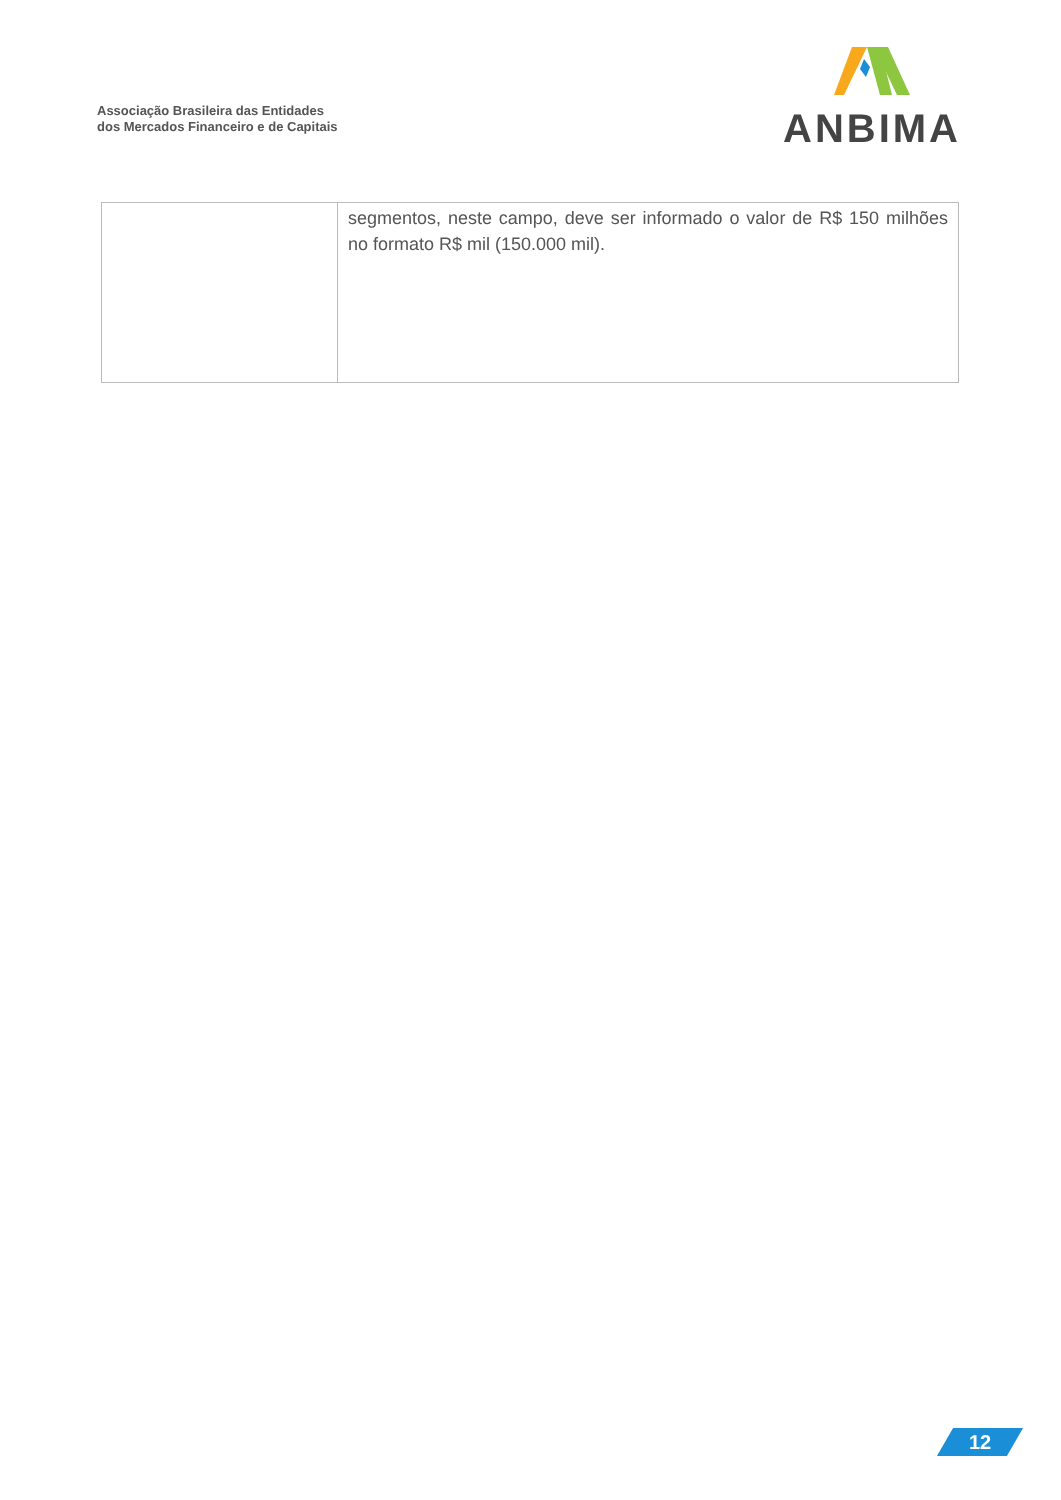Associação Brasileira das Entidades
dos Mercados Financeiro e de Capitais
ANBIMA
| | segmentos, neste campo, deve ser informado o valor de R$ 150 milhões no formato R$ mil (150.000 mil). |
12